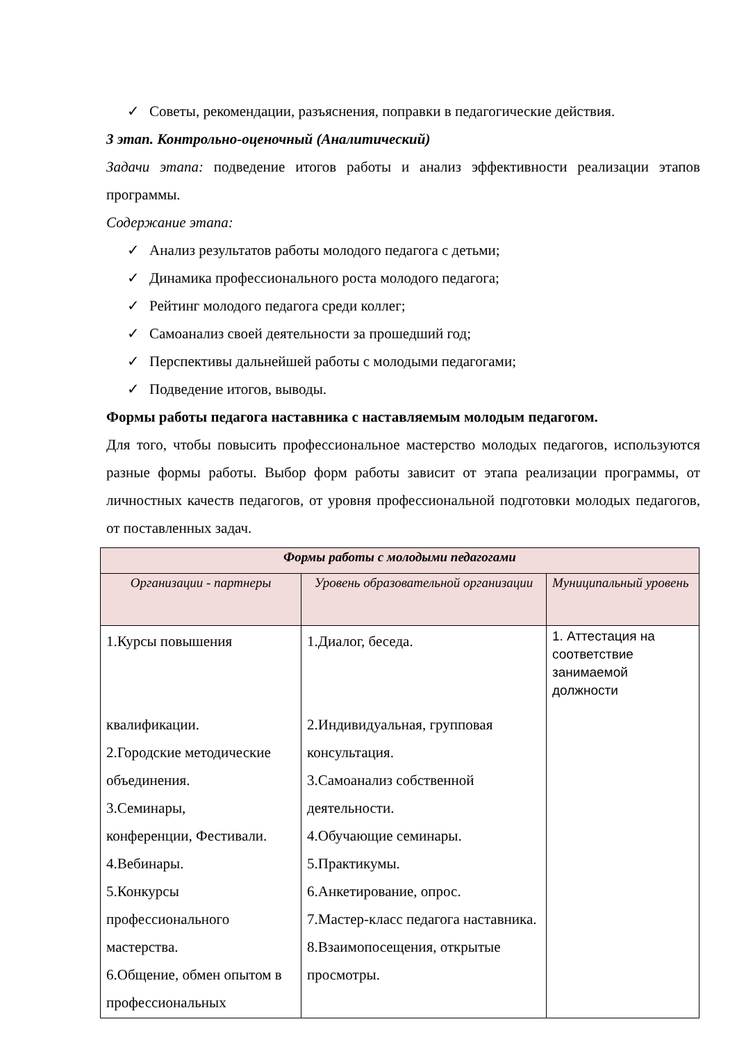✓ Советы, рекомендации, разъяснения, поправки в педагогические действия.
3 этап. Контрольно-оценочный (Аналитический)
Задачи этапа: подведение итогов работы и анализ эффективности реализации этапов программы.
Содержание этапа:
✓ Анализ результатов работы молодого педагога с детьми;
✓ Динамика профессионального роста молодого педагога;
✓ Рейтинг молодого педагога среди коллег;
✓ Самоанализ своей деятельности за прошедший год;
✓ Перспективы дальнейшей работы с молодыми педагогами;
✓ Подведение итогов, выводы.
Формы работы педагога наставника с наставляемым молодым педагогом.
Для того, чтобы повысить профессиональное мастерство молодых педагогов, используются разные формы работы. Выбор форм работы зависит от этапа реализации программы, от личностных качеств педагогов, от уровня профессиональной подготовки молодых педагогов, от поставленных задач.
| Формы работы с молодыми педагогами | | |
| --- | --- | --- |
| Организации - партнеры | Уровень образовательной организации | Муниципальный уровень |
| 1.Курсы повышения квалификации. 2.Городские методические объединения. 3.Семинары, конференции, Фестивали. 4.Вебинары. 5.Конкурсы профессионального мастерства. 6.Общение, обмен опытом в профессиональных | 1.Диалог, беседа. 2.Индивидуальная, групповая консультация. 3.Самоанализ собственной деятельности. 4.Обучающие семинары. 5.Практикумы. 6.Анкетирование, опрос. 7.Мастер-класс педагога наставника. 8.Взаимопосещения, открытые просмотры. | 1. Аттестация на соответствие занимаемой должности |